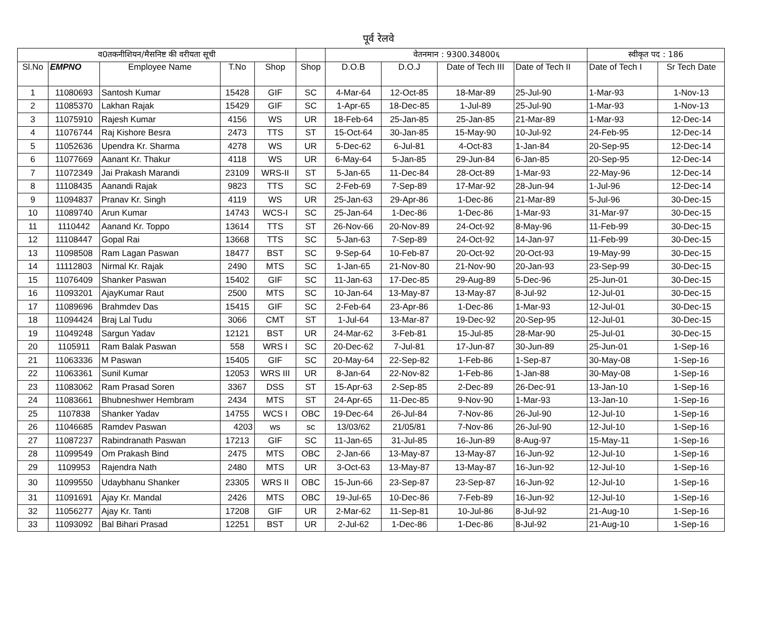पूर्व रेलवे
| व0तकनीशियन/मैसनिष्ट की वरीयता सूची | | | | | | वेतनमान : 9300.34800६ | | | | स्वीकृत पद : 186 | |
| Sl.No | EMPNO | Employee Name | T.No | Shop | Shop | D.O.B | D.O.J | Date of Tech III | Date of Tech II | Date of Tech I | Sr Tech Date |
| 1 | 11080693 | Santosh Kumar | 15428 | GIF | SC | 4-Mar-64 | 12-Oct-85 | 18-Mar-89 | 25-Jul-90 | 1-Mar-93 | 1-Nov-13 |
| 2 | 11085370 | Lakhan Rajak | 15429 | GIF | SC | 1-Apr-65 | 18-Dec-85 | 1-Jul-89 | 25-Jul-90 | 1-Mar-93 | 1-Nov-13 |
| 3 | 11075910 | Rajesh Kumar | 4156 | WS | UR | 18-Feb-64 | 25-Jan-85 | 25-Jan-85 | 21-Mar-89 | 1-Mar-93 | 12-Dec-14 |
| 4 | 11076744 | Raj Kishore Besra | 2473 | TTS | ST | 15-Oct-64 | 30-Jan-85 | 15-May-90 | 10-Jul-92 | 24-Feb-95 | 12-Dec-14 |
| 5 | 11052636 | Upendra Kr. Sharma | 4278 | WS | UR | 5-Dec-62 | 6-Jul-81 | 4-Oct-83 | 1-Jan-84 | 20-Sep-95 | 12-Dec-14 |
| 6 | 11077669 | Aanant Kr. Thakur | 4118 | WS | UR | 6-May-64 | 5-Jan-85 | 29-Jun-84 | 6-Jan-85 | 20-Sep-95 | 12-Dec-14 |
| 7 | 11072349 | Jai Prakash Marandi | 23109 | WRS-II | ST | 5-Jan-65 | 11-Dec-84 | 28-Oct-89 | 1-Mar-93 | 22-May-96 | 12-Dec-14 |
| 8 | 11108435 | Aanandi Rajak | 9823 | TTS | SC | 2-Feb-69 | 7-Sep-89 | 17-Mar-92 | 28-Jun-94 | 1-Jul-96 | 12-Dec-14 |
| 9 | 11094837 | Pranav Kr. Singh | 4119 | WS | UR | 25-Jan-63 | 29-Apr-86 | 1-Dec-86 | 21-Mar-89 | 5-Jul-96 | 30-Dec-15 |
| 10 | 11089740 | Arun Kumar | 14743 | WCS-I | SC | 25-Jan-64 | 1-Dec-86 | 1-Dec-86 | 1-Mar-93 | 31-Mar-97 | 30-Dec-15 |
| 11 | 1110442 | Aanand Kr. Toppo | 13614 | TTS | ST | 26-Nov-66 | 20-Nov-89 | 24-Oct-92 | 8-May-96 | 11-Feb-99 | 30-Dec-15 |
| 12 | 11108447 | Gopal Rai | 13668 | TTS | SC | 5-Jan-63 | 7-Sep-89 | 24-Oct-92 | 14-Jan-97 | 11-Feb-99 | 30-Dec-15 |
| 13 | 11098508 | Ram Lagan Paswan | 18477 | BST | SC | 9-Sep-64 | 10-Feb-87 | 20-Oct-92 | 20-Oct-93 | 19-May-99 | 30-Dec-15 |
| 14 | 11112803 | Nirmal Kr. Rajak | 2490 | MTS | SC | 1-Jan-65 | 21-Nov-80 | 21-Nov-90 | 20-Jan-93 | 23-Sep-99 | 30-Dec-15 |
| 15 | 11076409 | Shanker Paswan | 15402 | GIF | SC | 11-Jan-63 | 17-Dec-85 | 29-Aug-89 | 5-Dec-96 | 25-Jun-01 | 30-Dec-15 |
| 16 | 11093201 | AjayKumar Raut | 2500 | MTS | SC | 10-Jan-64 | 13-May-87 | 13-May-87 | 8-Jul-92 | 12-Jul-01 | 30-Dec-15 |
| 17 | 11089696 | Brahmdev Das | 15415 | GIF | SC | 2-Feb-64 | 23-Apr-86 | 1-Dec-86 | 1-Mar-93 | 12-Jul-01 | 30-Dec-15 |
| 18 | 11094424 | Braj Lal Tudu | 3066 | CMT | ST | 1-Jul-64 | 13-Mar-87 | 19-Dec-92 | 20-Sep-95 | 12-Jul-01 | 30-Dec-15 |
| 19 | 11049248 | Sargun Yadav | 12121 | BST | UR | 24-Mar-62 | 3-Feb-81 | 15-Jul-85 | 28-Mar-90 | 25-Jul-01 | 30-Dec-15 |
| 20 | 1105911 | Ram Balak Paswan | 558 | WRS I | SC | 20-Dec-62 | 7-Jul-81 | 17-Jun-87 | 30-Jun-89 | 25-Jun-01 | 1-Sep-16 |
| 21 | 11063336 | M Paswan | 15405 | GIF | SC | 20-May-64 | 22-Sep-82 | 1-Feb-86 | 1-Sep-87 | 30-May-08 | 1-Sep-16 |
| 22 | 11063361 | Sunil Kumar | 12053 | WRS III | UR | 8-Jan-64 | 22-Nov-82 | 1-Feb-86 | 1-Jan-88 | 30-May-08 | 1-Sep-16 |
| 23 | 11083062 | Ram Prasad Soren | 3367 | DSS | ST | 15-Apr-63 | 2-Sep-85 | 2-Dec-89 | 26-Dec-91 | 13-Jan-10 | 1-Sep-16 |
| 24 | 11083661 | Bhubneshwer Hembram | 2434 | MTS | ST | 24-Apr-65 | 11-Dec-85 | 9-Nov-90 | 1-Mar-93 | 13-Jan-10 | 1-Sep-16 |
| 25 | 1107838 | Shanker Yadav | 14755 | WCS I | OBC | 19-Dec-64 | 26-Jul-84 | 7-Nov-86 | 26-Jul-90 | 12-Jul-10 | 1-Sep-16 |
| 26 | 11046685 | Ramdev Paswan | 4203 | ws | sc | 13/03/62 | 21/05/81 | 7-Nov-86 | 26-Jul-90 | 12-Jul-10 | 1-Sep-16 |
| 27 | 11087237 | Rabindranath Paswan | 17213 | GIF | SC | 11-Jan-65 | 31-Jul-85 | 16-Jun-89 | 8-Aug-97 | 15-May-11 | 1-Sep-16 |
| 28 | 11099549 | Om Prakash Bind | 2475 | MTS | OBC | 2-Jan-66 | 13-May-87 | 13-May-87 | 16-Jun-92 | 12-Jul-10 | 1-Sep-16 |
| 29 | 1109953 | Rajendra Nath | 2480 | MTS | UR | 3-Oct-63 | 13-May-87 | 13-May-87 | 16-Jun-92 | 12-Jul-10 | 1-Sep-16 |
| 30 | 11099550 | Udaybhanu Shanker | 23305 | WRS II | OBC | 15-Jun-66 | 23-Sep-87 | 23-Sep-87 | 16-Jun-92 | 12-Jul-10 | 1-Sep-16 |
| 31 | 11091691 | Ajay Kr. Mandal | 2426 | MTS | OBC | 19-Jul-65 | 10-Dec-86 | 7-Feb-89 | 16-Jun-92 | 12-Jul-10 | 1-Sep-16 |
| 32 | 11056277 | Ajay Kr. Tanti | 17208 | GIF | UR | 2-Mar-62 | 11-Sep-81 | 10-Jul-86 | 8-Jul-92 | 21-Aug-10 | 1-Sep-16 |
| 33 | 11093092 | Bal Bihari Prasad | 12251 | BST | UR | 2-Jul-62 | 1-Dec-86 | 1-Dec-86 | 8-Jul-92 | 21-Aug-10 | 1-Sep-16 |